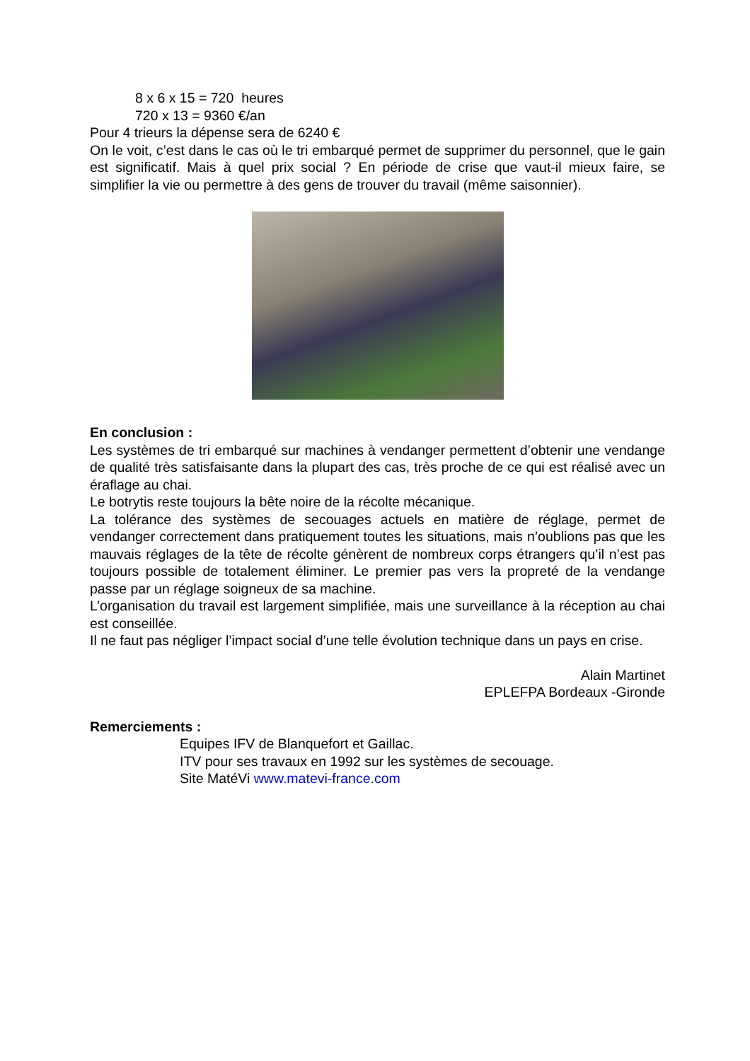8 x 6 x 15 = 720 heures
720 x 13 = 9360 €/an
Pour 4 trieurs la dépense sera de 6240 €
On le voit, c’est dans le cas où le tri embarqué permet de supprimer du personnel, que le gain est significatif. Mais à quel prix social ? En période de crise que vaut-il mieux faire, se simplifier la vie ou permettre à des gens de trouver du travail (même saisonnier).
En conclusion :
Les systèmes de tri embarqué sur machines à vendanger permettent d’obtenir une vendange de qualité très satisfaisante dans la plupart des cas, très proche de ce qui est réalisé avec un éraflage au chai.
Le botrytis reste toujours la bête noire de la récolte mécanique.
La tolérance des systèmes de secouages actuels en matière de réglage, permet de vendanger correctement dans pratiquement toutes les situations, mais n’oublions pas que les mauvais réglages de la tête de récolte génèrent de nombreux corps étrangers qu’il n’est pas toujours possible de totalement éliminer. Le premier pas vers la propreté de la vendange passe par un réglage soigneux de sa machine.
L’organisation du travail est largement simplifiée, mais une surveillance à la réception au chai est conseillée.
Il ne faut pas négliger l’impact social d’une telle évolution technique dans un pays en crise.
Alain Martinet
EPLEFPA Bordeaux -Gironde
Remerciements :
Equipes IFV de Blanquefort et Gaillac.
ITV pour ses travaux en 1992 sur les systèmes de secouage.
Site MatéVi www.matevi-france.com